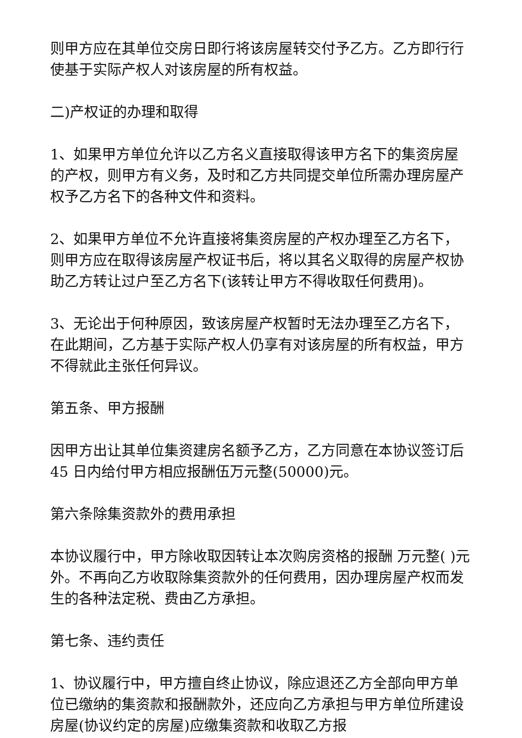则甲方应在其单位交房日即行将该房屋转交付予乙方。乙方即行行使基于实际产权人对该房屋的所有权益。
二)产权证的办理和取得
1、如果甲方单位允许以乙方名义直接取得该甲方名下的集资房屋的产权，则甲方有义务，及时和乙方共同提交单位所需办理房屋产权予乙方名下的各种文件和资料。
2、如果甲方单位不允许直接将集资房屋的产权办理至乙方名下，则甲方应在取得该房屋产权证书后，将以其名义取得的房屋产权协助乙方转让过户至乙方名下(该转让甲方不得收取任何费用)。
3、无论出于何种原因，致该房屋产权暂时无法办理至乙方名下，在此期间，乙方基于实际产权人仍享有对该房屋的所有权益，甲方不得就此主张任何异议。
第五条、甲方报酬
因甲方出让其单位集资建房名额予乙方，乙方同意在本协议签订后 45 日内给付甲方相应报酬伍万元整(50000)元。
第六条除集资款外的费用承担
本协议履行中，甲方除收取因转让本次购房资格的报酬 万元整( )元外。不再向乙方收取除集资款外的任何费用，因办理房屋产权而发生的各种法定税、费由乙方承担。
第七条、违约责任
1、协议履行中，甲方擅自终止协议，除应退还乙方全部向甲方单位已缴纳的集资款和报酬款外，还应向乙方承担与甲方单位所建设房屋(协议约定的房屋)应缴集资款和收取乙方报